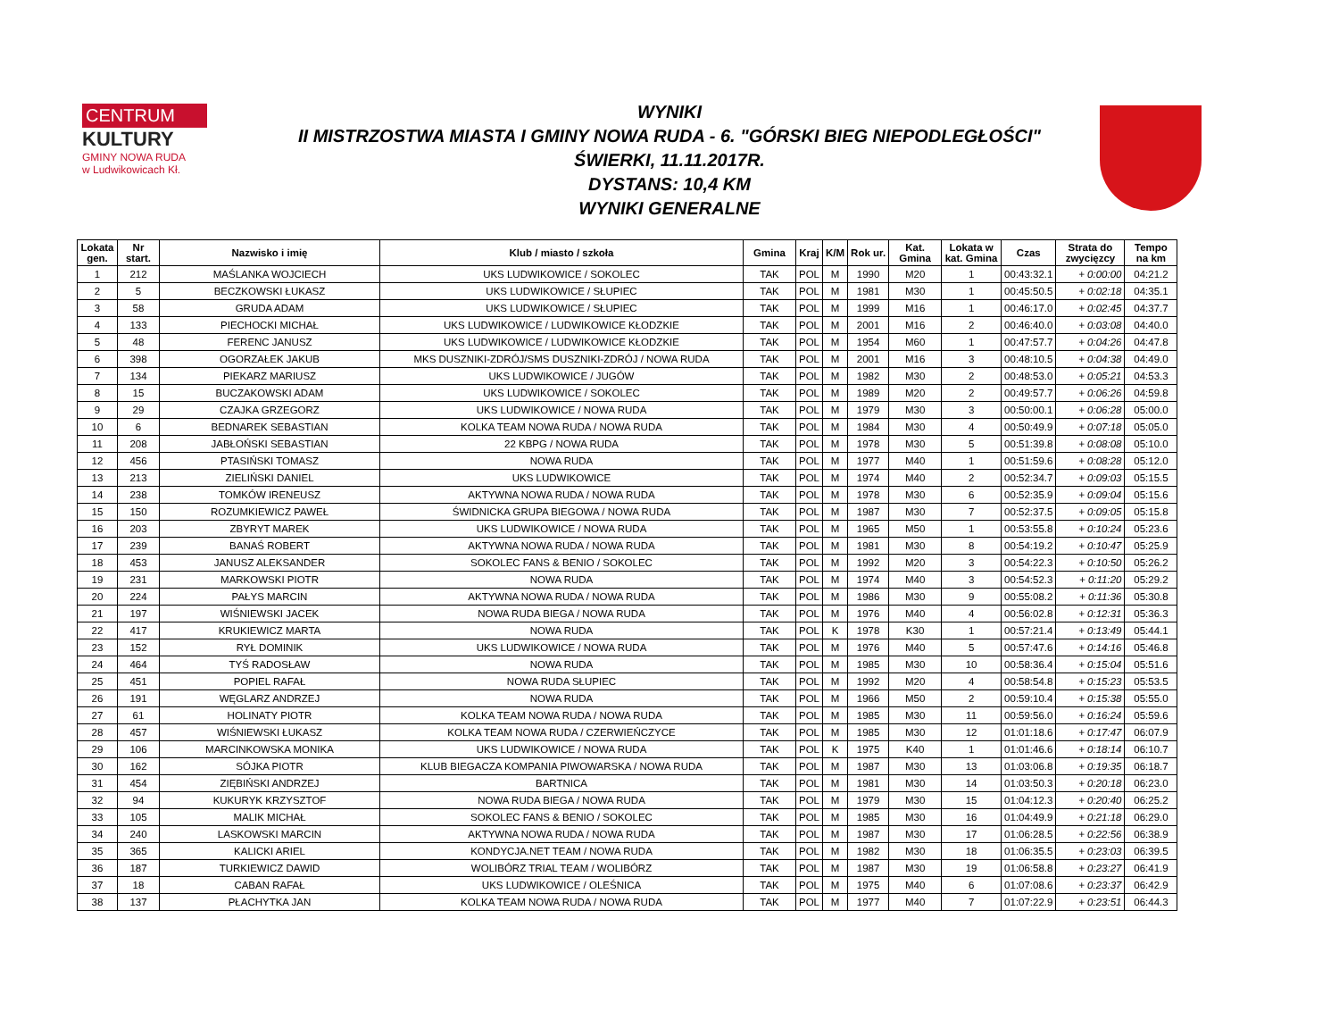CENTRUM
KULTURY
GMINY NOWA RUDA
w Ludwikowicach Kł.
WYNIKI
II MISTRZOSTWA MIASTA I GMINY NOWA RUDA - 6. "GÓRSKI BIEG NIEPODLEGŁOŚCI"
ŚWIERKI, 11.11.2017R.
DYSTANS: 10,4 KM
WYNIKI GENERALNE
| Lokata gen. | Nr start. | Nazwisko i imię | Klub / miasto / szkoła | Gmina | Kraj | K/M | Rok ur. | Kat. Gmina | Lokata w kat. Gmina | Czas | Strata do zwycięzcy | Tempo na km |
| --- | --- | --- | --- | --- | --- | --- | --- | --- | --- | --- | --- | --- |
| 1 | 212 | MAŚLANKA WOJCIECH | UKS LUDWIKOWICE / SOKOLEC | TAK | POL | M | 1990 | M20 | 1 | 00:43:32.1 | + 0:00:00 | 04:21.2 |
| 2 | 5 | BECZKOWSKI ŁUKASZ | UKS LUDWIKOWICE / SŁUPIEC | TAK | POL | M | 1981 | M30 | 1 | 00:45:50.5 | + 0:02:18 | 04:35.1 |
| 3 | 58 | GRUDA ADAM | UKS LUDWIKOWICE / SŁUPIEC | TAK | POL | M | 1999 | M16 | 1 | 00:46:17.0 | + 0:02:45 | 04:37.7 |
| 4 | 133 | PIECHOCKI MICHAŁ | UKS LUDWIKOWICE / LUDWIKOWICE KŁODZKIE | TAK | POL | M | 2001 | M16 | 2 | 00:46:40.0 | + 0:03:08 | 04:40.0 |
| 5 | 48 | FERENC JANUSZ | UKS LUDWIKOWICE / LUDWIKOWICE KŁODZKIE | TAK | POL | M | 1954 | M60 | 1 | 00:47:57.7 | + 0:04:26 | 04:47.8 |
| 6 | 398 | OGORZAŁEK JAKUB | MKS DUSZNIKI-ZDRÓJ/SMS DUSZNIKI-ZDRÓJ / NOWA RUDA | TAK | POL | M | 2001 | M16 | 3 | 00:48:10.5 | + 0:04:38 | 04:49.0 |
| 7 | 134 | PIEKARZ MARIUSZ | UKS LUDWIKOWICE / JUGÓW | TAK | POL | M | 1982 | M30 | 2 | 00:48:53.0 | + 0:05:21 | 04:53.3 |
| 8 | 15 | BUCZAKOWSKI ADAM | UKS LUDWIKOWICE / SOKOLEC | TAK | POL | M | 1989 | M20 | 2 | 00:49:57.7 | + 0:06:26 | 04:59.8 |
| 9 | 29 | CZAJKA GRZEGORZ | UKS LUDWIKOWICE / NOWA RUDA | TAK | POL | M | 1979 | M30 | 3 | 00:50:00.1 | + 0:06:28 | 05:00.0 |
| 10 | 6 | BEDNAREK SEBASTIAN | KOLKA TEAM NOWA RUDA / NOWA RUDA | TAK | POL | M | 1984 | M30 | 4 | 00:50:49.9 | + 0:07:18 | 05:05.0 |
| 11 | 208 | JABŁOŃSKI SEBASTIAN | 22 KBPG / NOWA RUDA | TAK | POL | M | 1978 | M30 | 5 | 00:51:39.8 | + 0:08:08 | 05:10.0 |
| 12 | 456 | PTASIŃSKI TOMASZ | NOWA RUDA | TAK | POL | M | 1977 | M40 | 1 | 00:51:59.6 | + 0:08:28 | 05:12.0 |
| 13 | 213 | ZIELIŃSKI DANIEL | UKS LUDWIKOWICE | TAK | POL | M | 1974 | M40 | 2 | 00:52:34.7 | + 0:09:03 | 05:15.5 |
| 14 | 238 | TOMKÓW IRENEUSZ | AKTYWNA NOWA RUDA / NOWA RUDA | TAK | POL | M | 1978 | M30 | 6 | 00:52:35.9 | + 0:09:04 | 05:15.6 |
| 15 | 150 | ROZUMKIEWICZ PAWEŁ | ŚWIDNICKA GRUPA BIEGOWA / NOWA RUDA | TAK | POL | M | 1987 | M30 | 7 | 00:52:37.5 | + 0:09:05 | 05:15.8 |
| 16 | 203 | ZBYRYT MAREK | UKS LUDWIKOWICE / NOWA RUDA | TAK | POL | M | 1965 | M50 | 1 | 00:53:55.8 | + 0:10:24 | 05:23.6 |
| 17 | 239 | BANAŚ ROBERT | AKTYWNA NOWA RUDA / NOWA RUDA | TAK | POL | M | 1981 | M30 | 8 | 00:54:19.2 | + 0:10:47 | 05:25.9 |
| 18 | 453 | JANUSZ ALEKSANDER | SOKOLEC FANS & BENIO / SOKOLEC | TAK | POL | M | 1992 | M20 | 3 | 00:54:22.3 | + 0:10:50 | 05:26.2 |
| 19 | 231 | MARKOWSKI PIOTR | NOWA RUDA | TAK | POL | M | 1974 | M40 | 3 | 00:54:52.3 | + 0:11:20 | 05:29.2 |
| 20 | 224 | PAŁYS MARCIN | AKTYWNA NOWA RUDA / NOWA RUDA | TAK | POL | M | 1986 | M30 | 9 | 00:55:08.2 | + 0:11:36 | 05:30.8 |
| 21 | 197 | WIŚNIEWSKI JACEK | NOWA RUDA BIEGA / NOWA RUDA | TAK | POL | M | 1976 | M40 | 4 | 00:56:02.8 | + 0:12:31 | 05:36.3 |
| 22 | 417 | KRUKIEWICZ MARTA | NOWA RUDA | TAK | POL | K | 1978 | K30 | 1 | 00:57:21.4 | + 0:13:49 | 05:44.1 |
| 23 | 152 | RYŁ DOMINIK | UKS LUDWIKOWICE / NOWA RUDA | TAK | POL | M | 1976 | M40 | 5 | 00:57:47.6 | + 0:14:16 | 05:46.8 |
| 24 | 464 | TYŚ RADOSŁAW | NOWA RUDA | TAK | POL | M | 1985 | M30 | 10 | 00:58:36.4 | + 0:15:04 | 05:51.6 |
| 25 | 451 | POPIEL RAFAŁ | NOWA RUDA SŁUPIEC | TAK | POL | M | 1992 | M20 | 4 | 00:58:54.8 | + 0:15:23 | 05:53.5 |
| 26 | 191 | WĘGLARZ ANDRZEJ | NOWA RUDA | TAK | POL | M | 1966 | M50 | 2 | 00:59:10.4 | + 0:15:38 | 05:55.0 |
| 27 | 61 | HOLINATY PIOTR | KOLKA TEAM NOWA RUDA / NOWA RUDA | TAK | POL | M | 1985 | M30 | 11 | 00:59:56.0 | + 0:16:24 | 05:59.6 |
| 28 | 457 | WIŚNIEWSKI ŁUKASZ | KOLKA TEAM NOWA RUDA / CZERWIEŃCZYCE | TAK | POL | M | 1985 | M30 | 12 | 01:01:18.6 | + 0:17:47 | 06:07.9 |
| 29 | 106 | MARCINKOWSKA MONIKA | UKS LUDWIKOWICE / NOWA RUDA | TAK | POL | K | 1975 | K40 | 1 | 01:01:46.6 | + 0:18:14 | 06:10.7 |
| 30 | 162 | SÓJKA PIOTR | KLUB BIEGACZA KOMPANIA PIWOWARSKA / NOWA RUDA | TAK | POL | M | 1987 | M30 | 13 | 01:03:06.8 | + 0:19:35 | 06:18.7 |
| 31 | 454 | ZIĘBIŃSKI ANDRZEJ | BARTNICA | TAK | POL | M | 1981 | M30 | 14 | 01:03:50.3 | + 0:20:18 | 06:23.0 |
| 32 | 94 | KUKURYK KRZYSZTOF | NOWA RUDA BIEGA / NOWA RUDA | TAK | POL | M | 1979 | M30 | 15 | 01:04:12.3 | + 0:20:40 | 06:25.2 |
| 33 | 105 | MALIK MICHAŁ | SOKOLEC FANS & BENIO / SOKOLEC | TAK | POL | M | 1985 | M30 | 16 | 01:04:49.9 | + 0:21:18 | 06:29.0 |
| 34 | 240 | LASKOWSKI MARCIN | AKTYWNA NOWA RUDA / NOWA RUDA | TAK | POL | M | 1987 | M30 | 17 | 01:06:28.5 | + 0:22:56 | 06:38.9 |
| 35 | 365 | KALICKI ARIEL | KONDYCJA.NET TEAM / NOWA RUDA | TAK | POL | M | 1982 | M30 | 18 | 01:06:35.5 | + 0:23:03 | 06:39.5 |
| 36 | 187 | TURKIEWICZ DAWID | WOLIBÓRZ TRIAL TEAM / WOLIBÓRZ | TAK | POL | M | 1987 | M30 | 19 | 01:06:58.8 | + 0:23:27 | 06:41.9 |
| 37 | 18 | CABAN RAFAŁ | UKS LUDWIKOWICE / OLEŚNICA | TAK | POL | M | 1975 | M40 | 6 | 01:07:08.6 | + 0:23:37 | 06:42.9 |
| 38 | 137 | PŁACHYTKA JAN | KOLKA TEAM NOWA RUDA / NOWA RUDA | TAK | POL | M | 1977 | M40 | 7 | 01:07:22.9 | + 0:23:51 | 06:44.3 |